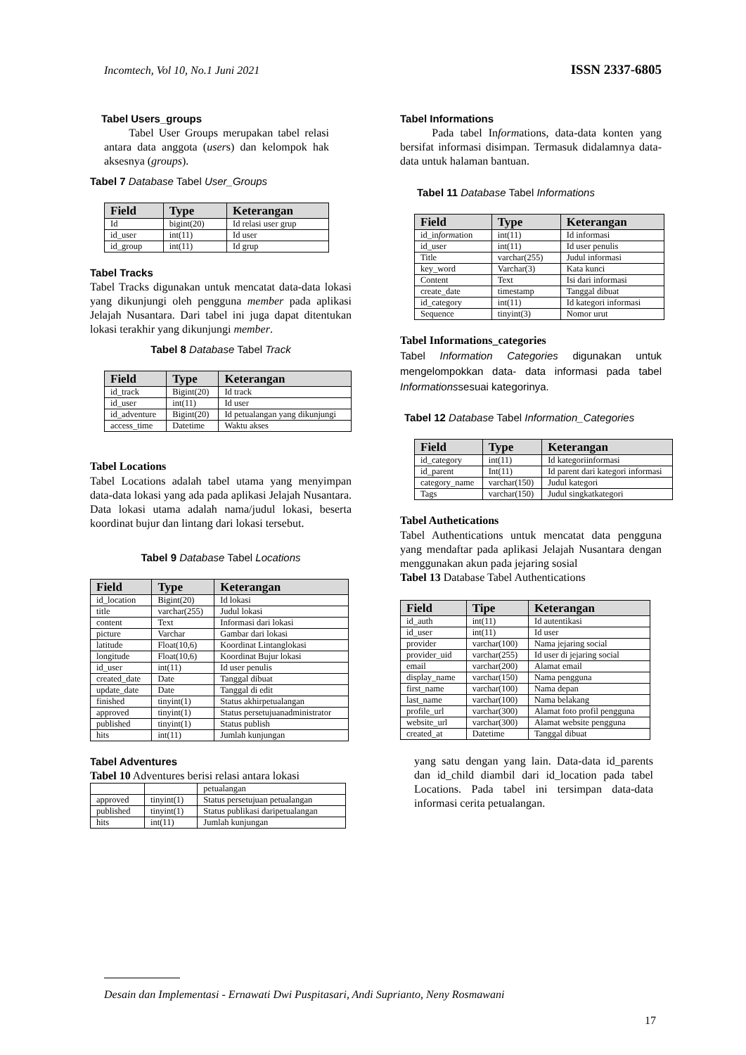Incomtech, Vol 10, No.1 Juni 2021 ISSN 2337-6805
Tabel Users_groups
Tabel User Groups merupakan tabel relasi antara data anggota (users) dan kelompok hak aksesnya (groups).
Tabel 7 Database Tabel User_Groups
| Field | Type | Keterangan |
| --- | --- | --- |
| Id | bigint(20) | Id relasi user grup |
| id_user | int(11) | Id user |
| id_group | int(11) | Id grup |
Tabel Tracks
Tabel Tracks digunakan untuk mencatat data-data lokasi yang dikunjungi oleh pengguna member pada aplikasi Jelajah Nusantara. Dari tabel ini juga dapat ditentukan lokasi terakhir yang dikunjungi member.
Tabel 8 Database Tabel Track
| Field | Type | Keterangan |
| --- | --- | --- |
| id_track | Bigint(20) | Id track |
| id_user | int(11) | Id user |
| id_adventure | Bigint(20) | Id petualangan yang dikunjungi |
| access_time | Datetime | Waktu akses |
Tabel Locations
Tabel Locations adalah tabel utama yang menyimpan data-data lokasi yang ada pada aplikasi Jelajah Nusantara. Data lokasi utama adalah nama/judul lokasi, beserta koordinat bujur dan lintang dari lokasi tersebut.
Tabel 9 Database Tabel Locations
| Field | Type | Keterangan |
| --- | --- | --- |
| id_location | Bigint(20) | Id lokasi |
| title | varchar(255) | Judul lokasi |
| content | Text | Informasi dari lokasi |
| picture | Varchar | Gambar dari lokasi |
| latitude | Float(10,6) | Koordinat Lintanglokasi |
| longitude | Float(10,6) | Koordinat Bujur lokasi |
| id_user | int(11) | Id user penulis |
| created_date | Date | Tanggal dibuat |
| update_date | Date | Tanggal di edit |
| finished | tinyint(1) | Status akhirpetualangan |
| approved | tinyint(1) | Status persetujuanadministrator |
| published | tinyint(1) | Status publish |
| hits | int(11) | Jumlah kunjungan |
Tabel Adventures
Tabel 10 Adventures berisi relasi antara lokasi
| | | petualangan |
| approved | tinyint(1) | Status persetujuan petualangan |
| published | tinyint(1) | Status publikasi daripetualangan |
| hits | int(11) | Jumlah kunjungan |
Tabel Informations
Pada tabel Informations, data-data konten yang bersifat informasi disimpan. Termasuk didalamnya data-data untuk halaman bantuan.
Tabel 11 Database Tabel Informations
| Field | Type | Keterangan |
| --- | --- | --- |
| id_in form ation | int(11) | Id informasi |
| id_user | int(11) | Id user penulis |
| Title | varchar(255) | Judul informasi |
| key_word | Varchar(3) | Kata kunci |
| Content | Text | Isi dari informasi |
| create_date | timestamp | Tanggal dibuat |
| id_category | int(11) | Id kategori informasi |
| Sequence | tinyint(3) | Nomor urut |
Tabel Informations_categories
Tabel Information Categories digunakan untuk mengelompokkan data- data informasi pada tabel Informationssesuai kategorinya.
Tabel 12 Database Tabel Information_Categories
| Field | Type | Keterangan |
| --- | --- | --- |
| id_category | int(11) | Id kategoriinformasi |
| id_parent | Int(11) | Id parent dari kategori informasi |
| category_name | varchar(150) | Judul kategori |
| Tags | varchar(150) | Judul singkatkategori |
Tabel Authetications
Tabel Authentications untuk mencatat data pengguna yang mendaftar pada aplikasi Jelajah Nusantara dengan menggunakan akun pada jejaring sosial
Tabel 13 Database Tabel Authentications
| Field | Tipe | Keterangan |
| --- | --- | --- |
| id_auth | int(11) | Id autentikasi |
| id_user | int(11) | Id user |
| provider | varchar(100) | Nama jejaring social |
| provider_uid | varchar(255) | Id user di jejaring social |
| email | varchar(200) | Alamat email |
| display_name | varchar(150) | Nama pengguna |
| first_name | varchar(100) | Nama depan |
| last_name | varchar(100) | Nama belakang |
| profile_url | varchar(300) | Alamat foto profil pengguna |
| website_url | varchar(300) | Alamat website pengguna |
| created_at | Datetime | Tanggal dibuat |
yang satu dengan yang lain. Data-data id_parents dan id_child diambil dari id_location pada tabel Locations. Pada tabel ini tersimpan data-data informasi cerita petualangan.
Desain dan Implementasi - Ernawati Dwi Puspitasari, Andi Suprianto, Neny Rosmawani
17